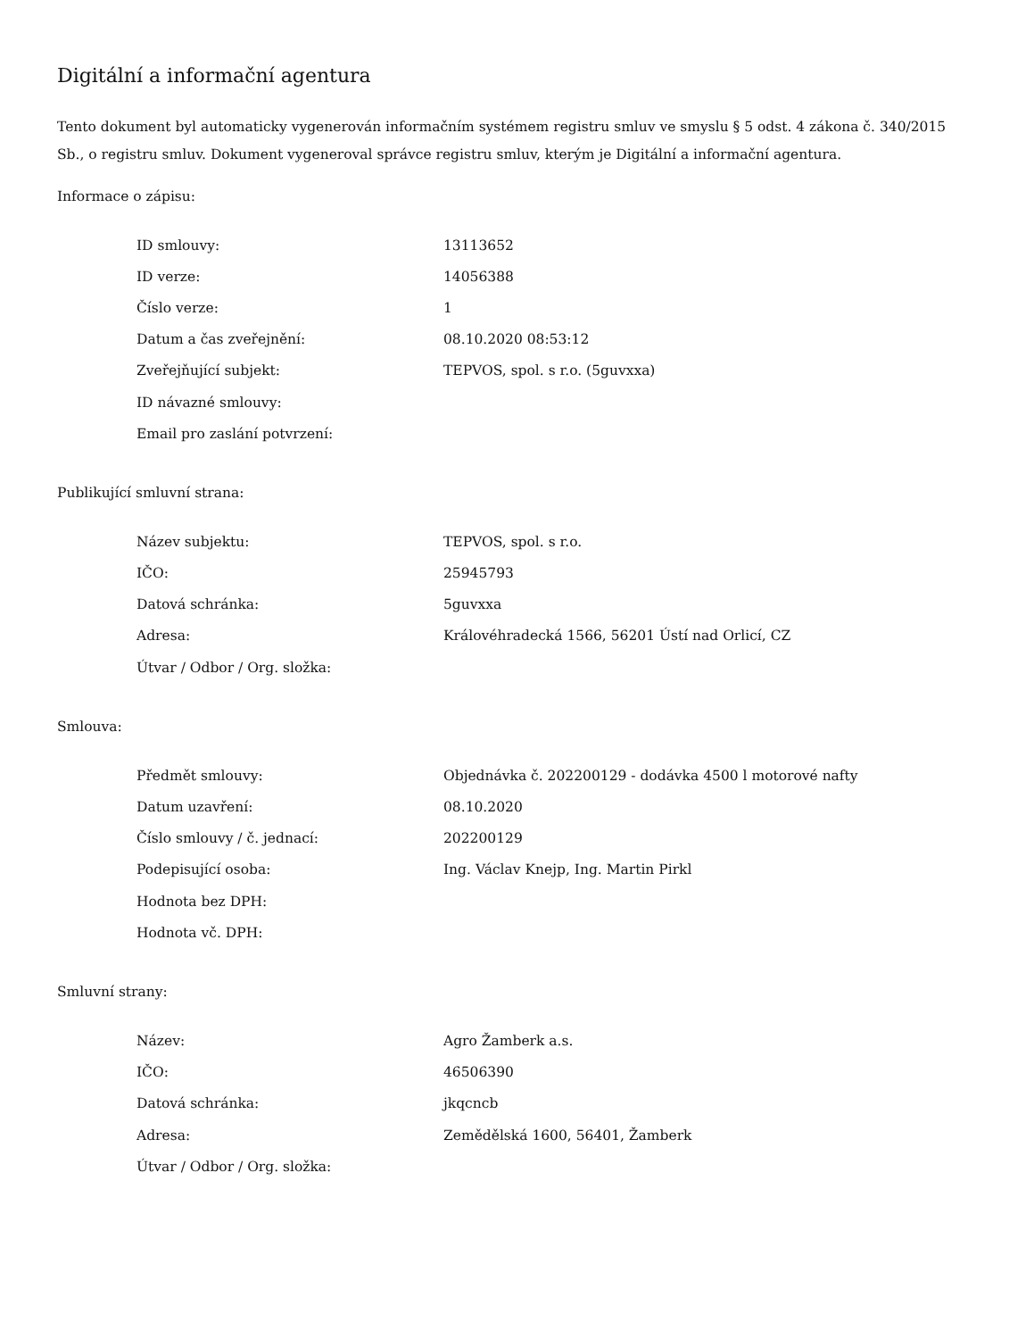Digitální a informační agentura
Tento dokument byl automaticky vygenerován informačním systémem registru smluv ve smyslu § 5 odst. 4 zákona č. 340/2015 Sb., o registru smluv. Dokument vygeneroval správce registru smluv, kterým je Digitální a informační agentura.
Informace o zápisu:
| ID smlouvy: | 13113652 |
| ID verze: | 14056388 |
| Číslo verze: | 1 |
| Datum a čas zveřejnění: | 08.10.2020 08:53:12 |
| Zveřejňující subjekt: | TEPVOS, spol. s r.o. (5guvxxa) |
| ID návazné smlouvy: | |
| Email pro zaslání potvrzení: | |
Publikující smluvní strana:
| Název subjektu: | TEPVOS, spol. s r.o. |
| IČO: | 25945793 |
| Datová schránka: | 5guvxxa |
| Adresa: | Královéhradecká 1566, 56201 Ústí nad Orlicí, CZ |
| Útvar / Odbor / Org. složka: | |
Smlouva:
| Předmět smlouvy: | Objednávka č. 202200129 - dodávka 4500 l motorové nafty |
| Datum uzavření: | 08.10.2020 |
| Číslo smlouvy / č. jednací: | 202200129 |
| Podepisující osoba: | Ing. Václav Knejp, Ing. Martin Pirkl |
| Hodnota bez DPH: | |
| Hodnota vč. DPH: | |
Smluvní strany:
| Název: | Agro Žamberk a.s. |
| IČO: | 46506390 |
| Datová schránka: | jkqcncb |
| Adresa: | Zemědělská 1600, 56401, Žamberk |
| Útvar / Odbor / Org. složka: | |